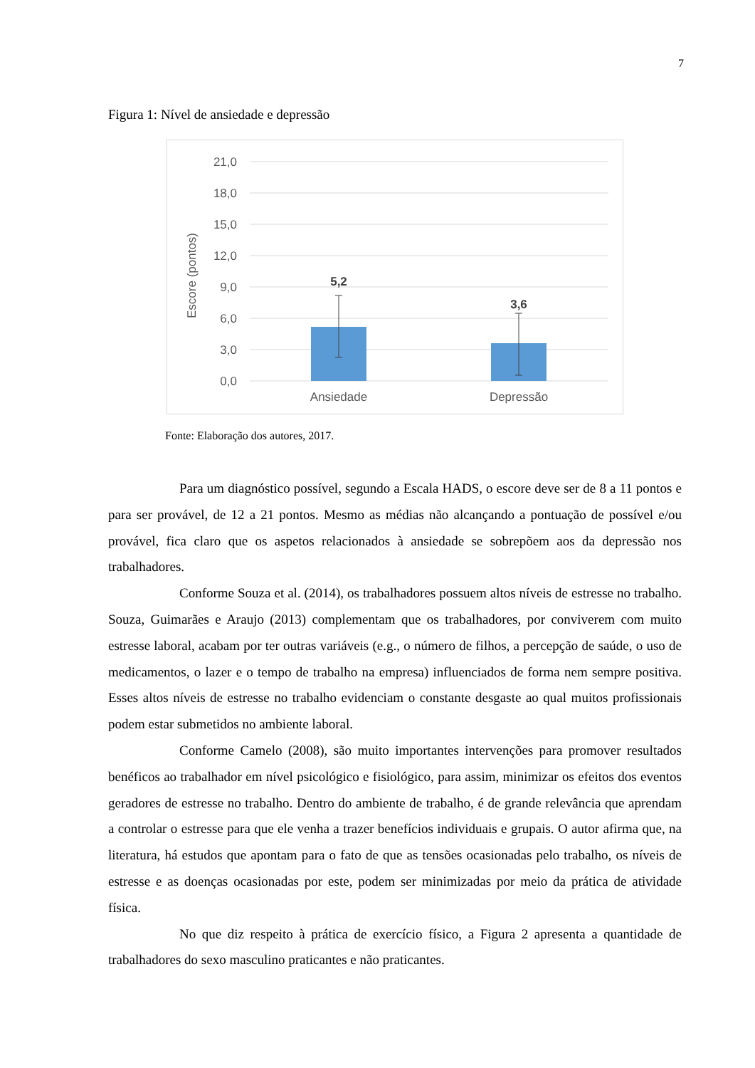7
Figura 1: Nível de ansiedade e depressão
21,0
18,0
15,0
12,0
9,0
6,0
3,0
0,0
Escore (pontos)
5,2
3,6
Ansiedade
Depressão
Fonte: Elaboração dos autores, 2017.
Para um diagnóstico possível, segundo a Escala HADS, o escore deve ser de 8 a 11 pontos e para ser provável, de 12 a 21 pontos. Mesmo as médias não alcançando a pontuação de possível e/ou provável, fica claro que os aspetos relacionados à ansiedade se sobrepõem aos da depressão nos trabalhadores.
Conforme Souza et al. (2014), os trabalhadores possuem altos níveis de estresse no trabalho. Souza, Guimarães e Araujo (2013) complementam que os trabalhadores, por conviverem com muito estresse laboral, acabam por ter outras variáveis (e.g., o número de filhos, a percepção de saúde, o uso de medicamentos, o lazer e o tempo de trabalho na empresa) influenciados de forma nem sempre positiva. Esses altos níveis de estresse no trabalho evidenciam o constante desgaste ao qual muitos profissionais podem estar submetidos no ambiente laboral.
Conforme Camelo (2008), são muito importantes intervenções para promover resultados benéficos ao trabalhador em nível psicológico e fisiológico, para assim, minimizar os efeitos dos eventos geradores de estresse no trabalho. Dentro do ambiente de trabalho, é de grande relevância que aprendam a controlar o estresse para que ele venha a trazer benefícios individuais e grupais. O autor afirma que, na literatura, há estudos que apontam para o fato de que as tensões ocasionadas pelo trabalho, os níveis de estresse e as doenças ocasionadas por este, podem ser minimizadas por meio da prática de atividade física.
No que diz respeito à prática de exercício físico, a Figura 2 apresenta a quantidade de trabalhadores do sexo masculino praticantes e não praticantes.